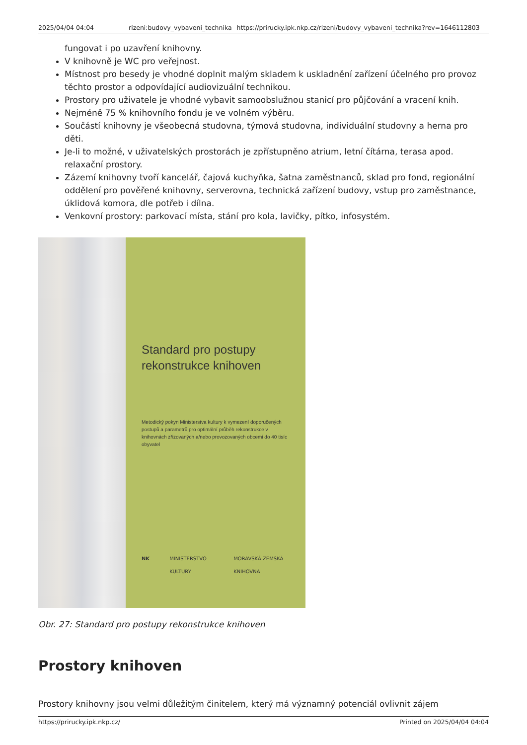2025/04/04 04:04 rizeni:budovy_vybaveni_technika https://prirucky.ipk.nkp.cz/rizeni/budovy_vybaveni_technika?rev=1646112803
fungovat i po uzavření knihovny.
V knihovně je WC pro veřejnost.
Místnost pro besedy je vhodné doplnit malým skladem k uskladnění zařízení účelného pro provoz těchto prostor a odpovídající audiovizuální technikou.
Prostory pro uživatele je vhodné vybavit samoobslužnou stanicí pro půjčování a vracení knih.
Nejméně 75 % knihovního fondu je ve volném výběru.
Součástí knihovny je všeobecná studovna, týmová studovna, individuální studovny a herna pro děti.
Je-li to možné, v uživatelských prostorách je zpřístupněno atrium, letní čítárna, terasa apod. relaxační prostory.
Zázemí knihovny tvoří kancelář, čajová kuchyňka, šatna zaměstnanců, sklad pro fond, regionální oddělení pro pověřené knihovny, serverovna, technická zařízení budovy, vstup pro zaměstnance, úklidová komora, dle potřeb i dílna.
Venkovní prostory: parkovací místa, stání pro kola, lavičky, pítko, infosystém.
Standard pro postupy
rekonstrukce knihoven
Metodický pokyn Ministerstva kultury k vymezení doporučených postupů a parametrů pro optimální průběh rekonstrukce v knihovnách zřizovaných a/nebo provozovaných obcemi do 40 tisíc obyvatel
NK MINISTERSTVO KULTURY MORAVSKÁ ZEMSKÁ KNIHOVNA
Obr. 27: Standard pro postupy rekonstrukce knihoven
Prostory knihoven
Prostory knihovny jsou velmi důležitým činitelem, který má významný potenciál ovlivnit zájem
https://prirucky.ipk.nkp.cz/ Printed on 2025/04/04 04:04